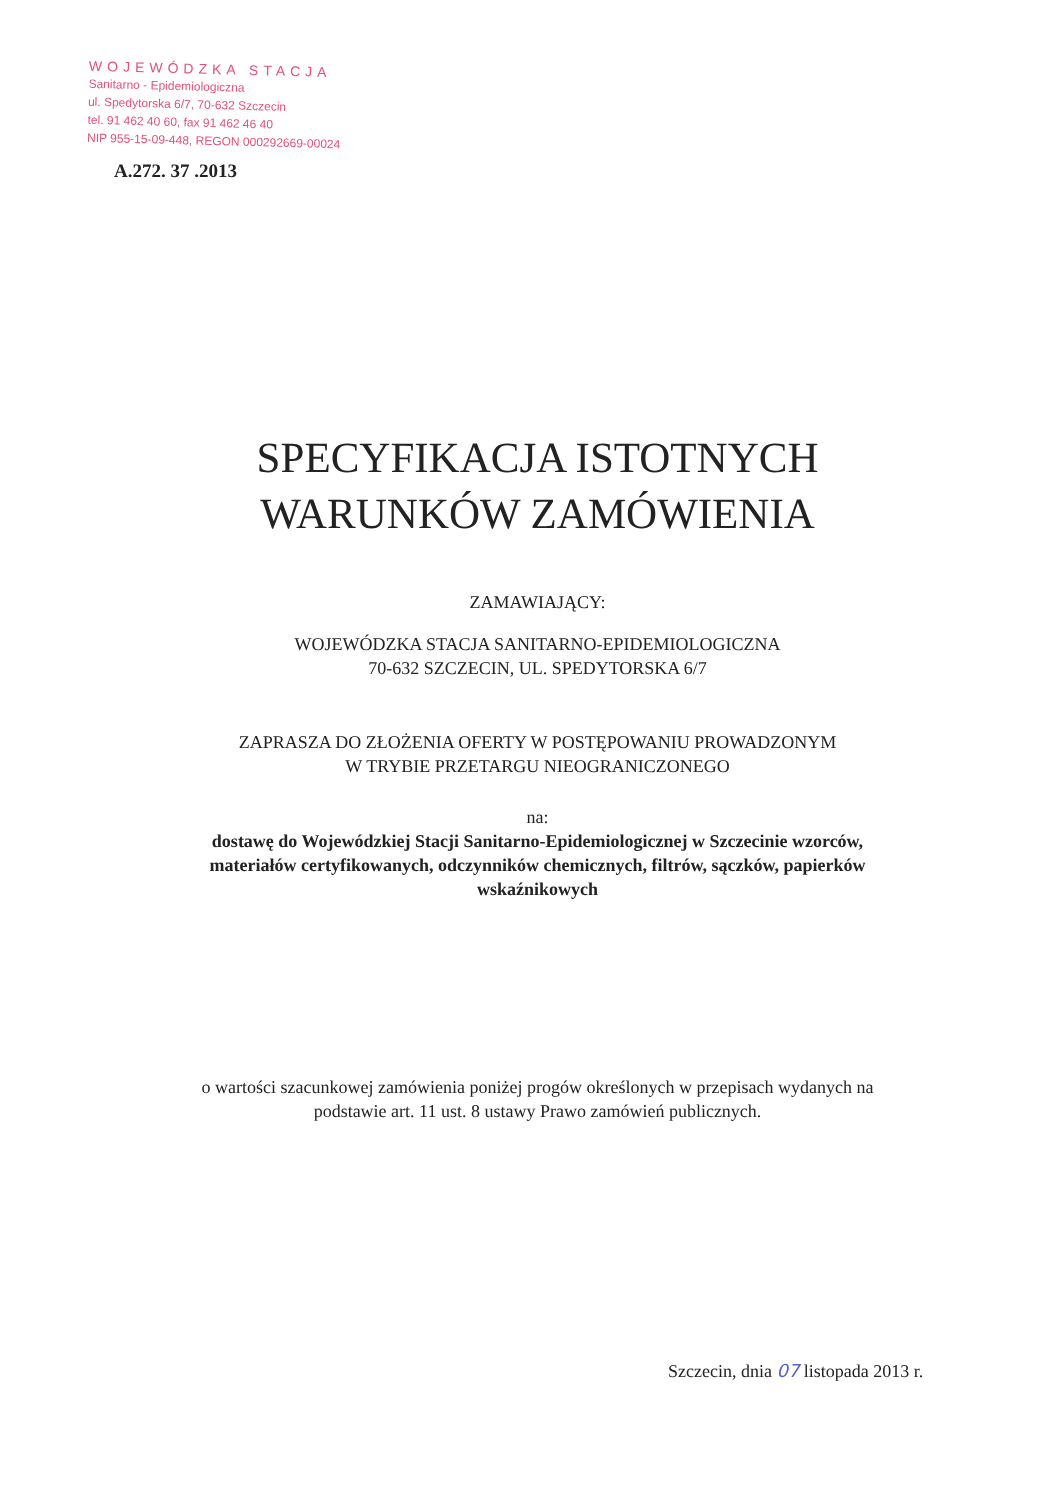WOJEWÓDZKA STACJA
Sanitarno - Epidemiologiczna
ul. Spedytorska 6/7, 70-632 Szczecin
tel. 91 462 40 60, fax 91 462 46 40
NIP 955-15-09-448, REGON 000292669-00024
A.272. 37 .2013
SPECYFIKACJA ISTOTNYCH
WARUNKÓW ZAMÓWIENIA
ZAMAWIAJĄCY:
WOJEWÓDZKA STACJA SANITARNO-EPIDEMIOLOGICZNA
70-632 SZCZECIN, UL. SPEDYTORSKA 6/7
ZAPRASZA DO ZŁOŻENIA OFERTY W POSTĘPOWANIU PROWADZONYM
W TRYBIE PRZETARGU NIEOGRANICZONEGO
na:
dostawę do Wojewódzkiej Stacji Sanitarno-Epidemiologicznej w Szczecinie wzorców,
materiałów certyfikowanych, odczynników chemicznych, filtrów, sączków, papierków
wskaźnikowych
o wartości szacunkowej zamówienia poniżej progów określonych w przepisach wydanych na
podstawie art. 11 ust. 8 ustawy Prawo zamówień publicznych.
Szczecin, dnia 07 listopada 2013 r.